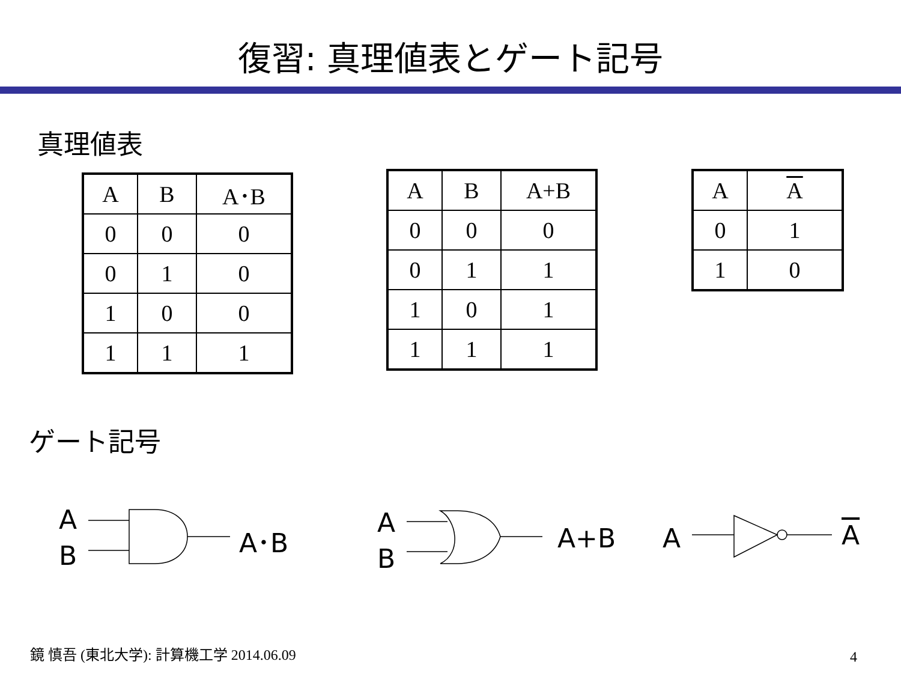復習: 真理値表とゲート記号
真理値表
| A | B | A･B |
| --- | --- | --- |
| 0 | 0 | 0 |
| 0 | 1 | 0 |
| 1 | 0 | 0 |
| 1 | 1 | 1 |
| A | B | A+B |
| --- | --- | --- |
| 0 | 0 | 0 |
| 0 | 1 | 1 |
| 1 | 0 | 1 |
| 1 | 1 | 1 |
| A | A |
| --- | --- |
| 0 | 1 |
| 1 | 0 |
ゲート記号
A
B
A･B
A
B
A+B A A
鏡 慎吾 (東北大学): 計算機工学 2014.06.09
4